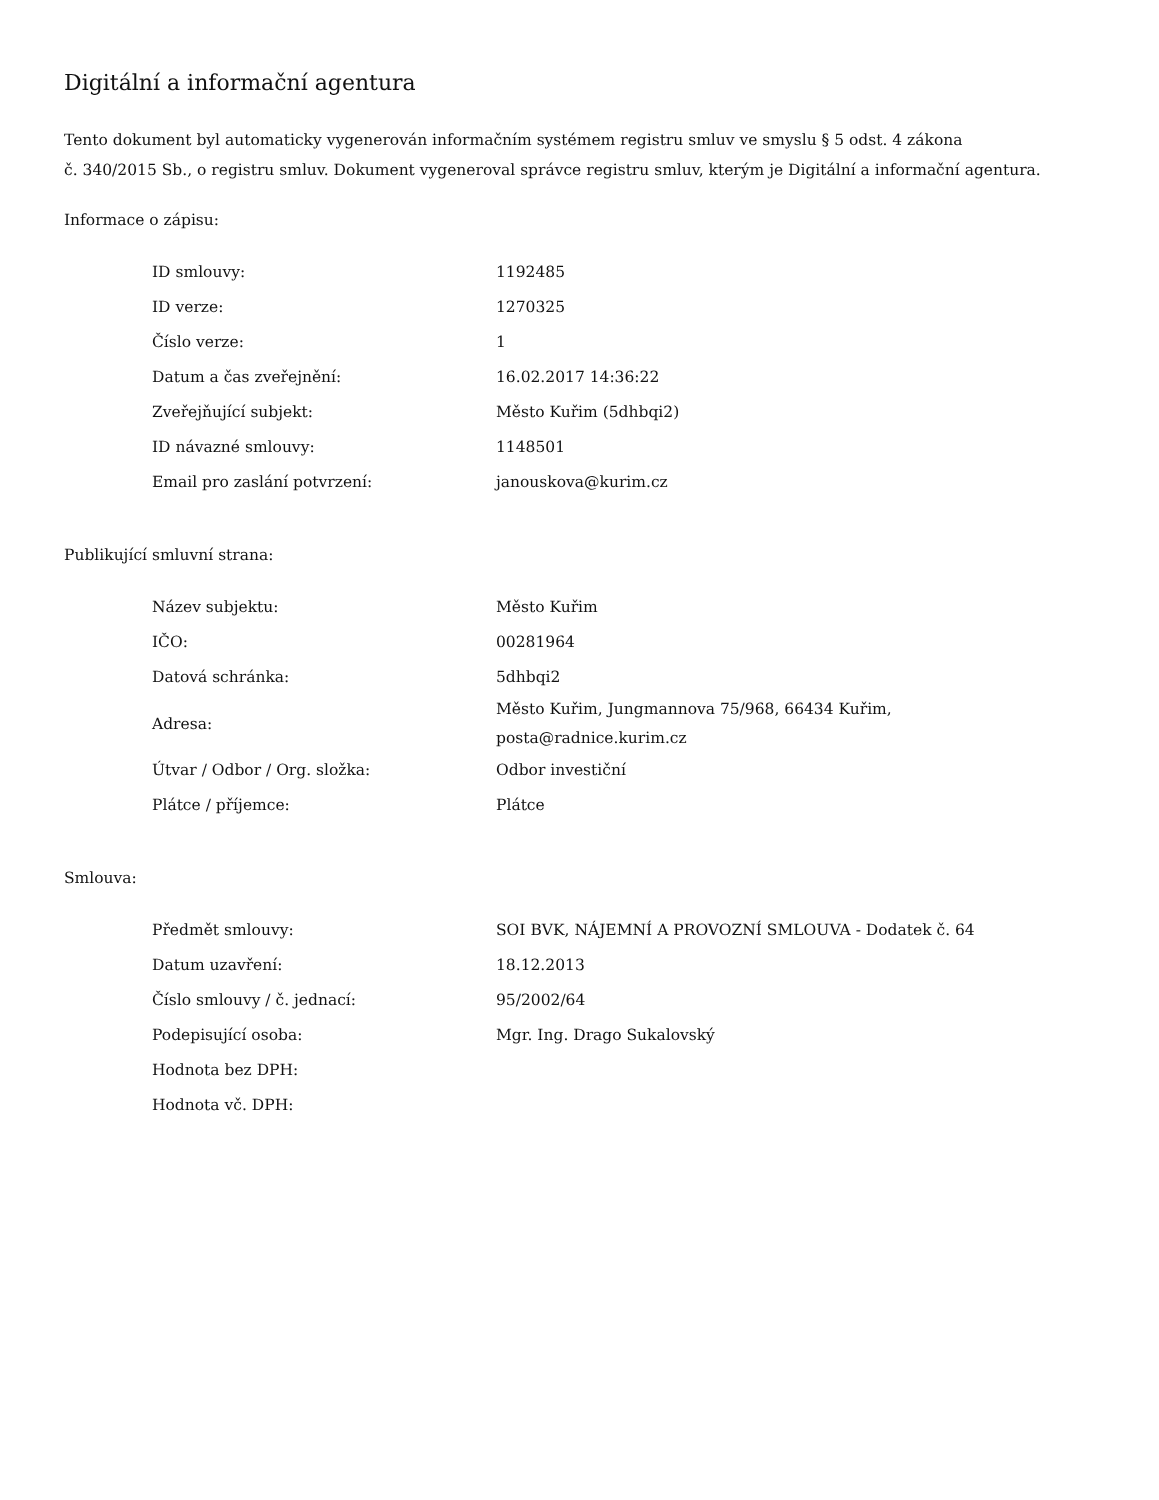Digitální a informační agentura
Tento dokument byl automaticky vygenerován informačním systémem registru smluv ve smyslu § 5 odst. 4 zákona
č. 340/2015 Sb., o registru smluv. Dokument vygeneroval správce registru smluv, kterým je Digitální a informační agentura.
Informace o zápisu:
| ID smlouvy: | 1192485 |
| ID verze: | 1270325 |
| Číslo verze: | 1 |
| Datum a čas zveřejnění: | 16.02.2017 14:36:22 |
| Zveřejňující subjekt: | Město Kuřim (5dhbqi2) |
| ID návazné smlouvy: | 1148501 |
| Email pro zaslání potvrzení: | janouskova@kurim.cz |
Publikující smluvní strana:
| Název subjektu: | Město Kuřim |
| IČO: | 00281964 |
| Datová schránka: | 5dhbqi2 |
| Adresa: | Město Kuřim, Jungmannova 75/968, 66434 Kuřim, posta@radnice.kurim.cz |
| Útvar / Odbor / Org. složka: | Odbor investiční |
| Plátce / příjemce: | Plátce |
Smlouva:
| Předmět smlouvy: | SOI BVK, NÁJEMNÍ A PROVOZNÍ SMLOUVA - Dodatek č. 64 |
| Datum uzavření: | 18.12.2013 |
| Číslo smlouvy / č. jednací: | 95/2002/64 |
| Podepisující osoba: | Mgr. Ing. Drago Sukalovský |
| Hodnota bez DPH: | |
| Hodnota vč. DPH: | |